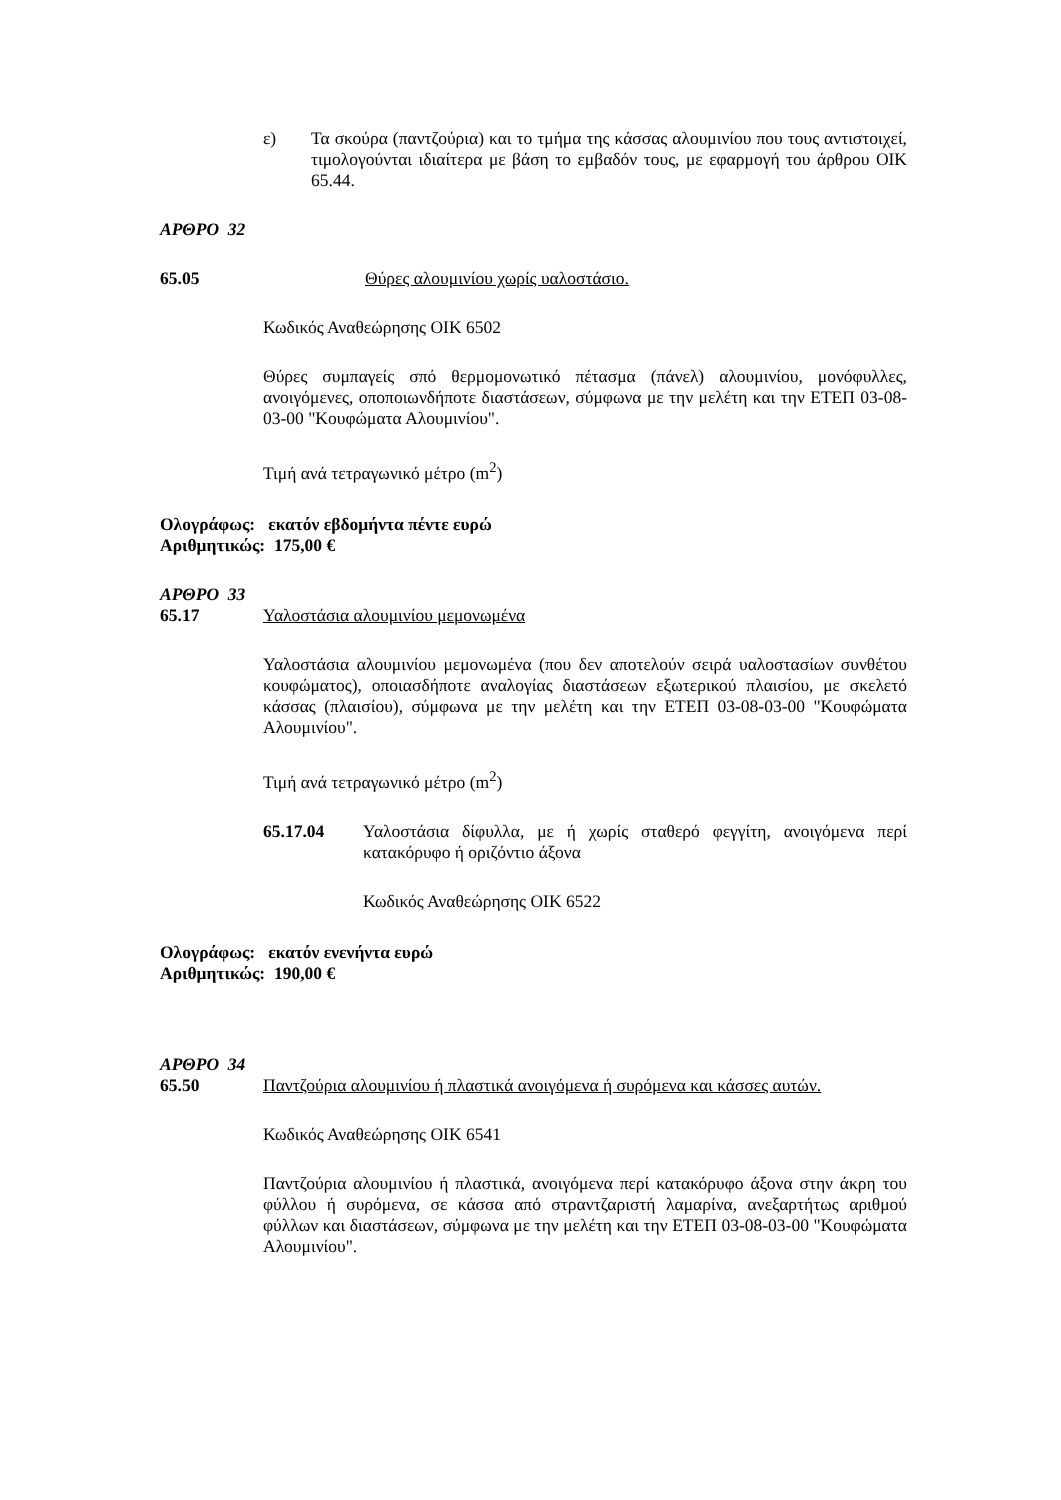ε) Τα σκούρα (παντζούρια) και το τμήμα της κάσσας αλουμινίου που τους αντιστοιχεί, τιμολογούνται ιδιαίτερα με βάση το εμβαδόν τους, με εφαρμογή του άρθρου ΟΙΚ 65.44.
ΑΡΘΡΟ 32
65.05 Θύρες αλουμινίου χωρίς υαλοστάσιο.
Κωδικός Αναθεώρησης ΟΙΚ 6502
Θύρες συμπαγείς σπό θερμομονωτικό πέτασμα (πάνελ) αλουμινίου, μονόφυλλες, ανοιγόμενες, οποποιωνδήποτε διαστάσεων, σύμφωνα με την μελέτη και την ΕΤΕΠ 03-08-03-00 "Κουφώματα Αλουμινίου".
Τιμή ανά τετραγωνικό μέτρο (m<sup>2</sup>)
Ολογράφως: εκατόν εβδομήντα πέντε ευρώ
Αριθμητικώς: 175,00 €
ΑΡΘΡΟ 33
65.17 Υαλοστάσια αλουμινίου μεμονωμένα
Υαλοστάσια αλουμινίου μεμονωμένα (που δεν αποτελούν σειρά υαλοστασίων συνθέτου κουφώματος), οποιασδήποτε αναλογίας διαστάσεων εξωτερικού πλαισίου, με σκελετό κάσσας (πλαισίου), σύμφωνα με την μελέτη και την ΕΤΕΠ 03-08-03-00 "Κουφώματα Αλουμινίου".
Τιμή ανά τετραγωνικό μέτρο (m<sup>2</sup>)
65.17.04 Υαλοστάσια δίφυλλα, με ή χωρίς σταθερό φεγγίτη, ανοιγόμενα περί κατακόρυφο ή οριζόντιο άξονα
Κωδικός Αναθεώρησης ΟΙΚ 6522
Ολογράφως: εκατόν ενενήντα ευρώ
Αριθμητικώς: 190,00 €
ΑΡΘΡΟ 34
65.50 Παντζούρια αλουμινίου ή πλαστικά ανοιγόμενα ή συρόμενα και κάσσες αυτών.
Κωδικός Αναθεώρησης ΟΙΚ 6541
Παντζούρια αλουμινίου ή πλαστικά, ανοιγόμενα περί κατακόρυφο άξονα στην άκρη του φύλλου ή συρόμενα, σε κάσσα από στραντζαριστή λαμαρίνα, ανεξαρτήτως αριθμού φύλλων και διαστάσεων, σύμφωνα με την μελέτη και την ΕΤΕΠ 03-08-03-00 "Κουφώματα Αλουμινίου".